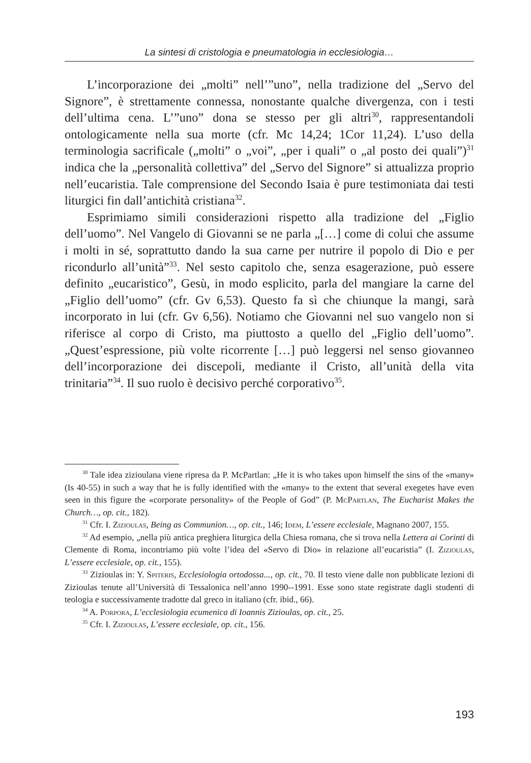La sintesi di cristologia e pneumatologia in ecclesiologia…
L’incorporazione dei „molti” nell’”uno”, nella tradizione del „Servo del Signore”, è strettamente connessa, nonostante qualche divergenza, con i testi dell’ultima cena. L’”uno” dona se stesso per gli altri<sup>30</sup>, rappresentandoli ontologicamente nella sua morte (cfr. Mc 14,24; 1Cor 11,24). L’uso della terminologia sacrificale („molti” o „voi”, „per i quali” o „al posto dei quali”)<sup>31</sup> indica che la „personalità collettiva” del „Servo del Signore” si attualizza proprio nell’eucaristia. Tale comprensione del Secondo Isaia è pure testimoniata dai testi liturgici fin dall’antichità cristiana<sup>32</sup>.
Esprimiamo simili considerazioni rispetto alla tradizione del „Figlio dell’uomo”. Nel Vangelo di Giovanni se ne parla „[…] come di colui che assume i molti in sé, soprattutto dando la sua carne per nutrire il popolo di Dio e per ricondurlo all’unità”<sup>33</sup>. Nel sesto capitolo che, senza esagerazione, può essere definito „eucaristico”, Gesù, in modo esplicito, parla del mangiare la carne del „Figlio dell’uomo” (cfr. Gv 6,53). Questo fa sì che chiunque la mangi, sarà incorporato in lui (cfr. Gv 6,56). Notiamo che Giovanni nel suo vangelo non si riferisce al corpo di Cristo, ma piuttosto a quello del „Figlio dell’uomo”. „Quest’espressione, più volte ricorrente […] può leggersi nel senso giovanneo dell’incorporazione dei discepoli, mediante il Cristo, all’unità della vita trinitaria”<sup>34</sup>. Il suo ruolo è decisivo perché corporativo<sup>35</sup>.
<sup>30</sup> Tale idea zizioulana viene ripresa da P. McPartlan: „He it is who takes upon himself the sins of the «many» (Is 40-55) in such a way that he is fully identified with the «many» to the extent that several exegetes have even seen in this figure the «corporate personality» of the People of God” (P. McPartlan, The Eucharist Makes the Church…, op. cit., 182).
<sup>31</sup> Cfr. I. Zizioulas, Being as Communion…, op. cit., 146; Idem, L’essere ecclesiale, Magnano 2007, 155.
<sup>32</sup> Ad esempio, „nella più antica preghiera liturgica della Chiesa romana, che si trova nella Lettera ai Corinti di Clemente di Roma, incontriamo più volte l’idea del «Servo di Dio» in relazione all’eucaristia” (I. Zizioulas, L’essere ecclesiale, op. cit., 155).
<sup>33</sup> Zizioulas in: Y. Spiteris, Ecclesiologia ortodossa..., op. cit., 70. Il testo viene dalle non pubblicate lezioni di Zizioulas tenute all’Università di Tessalonica nell’anno 1990--1991. Esse sono state registrate dagli studenti di teologia e successivamente tradotte dal greco in italiano (cfr. ibid., 66).
<sup>34</sup> A. Porpora, L’ecclesiologia ecumenica di Ioannis Zizioulas, op. cit., 25.
<sup>35</sup> Cfr. I. Zizioulas, L’essere ecclesiale, op. cit., 156.
193